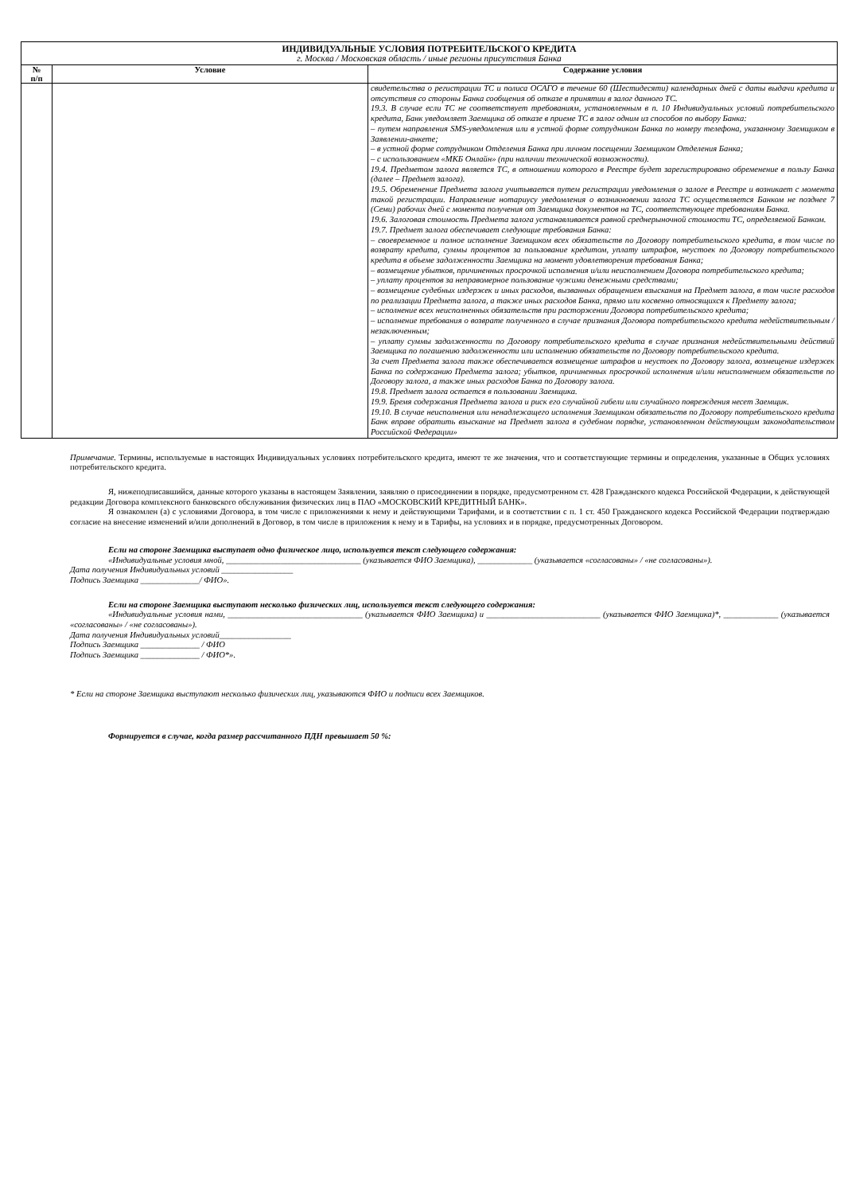| ИНДИВИДУАЛЬНЫЕ УСЛОВИЯ ПОТРЕБИТЕЛЬСКОГО КРЕДИТА г. Москва / Московская область / иные регионы присутствия Банка | | |
| --- | --- | --- |
| № п/п | Условие | Содержание условия |
| | | свидетельства о регистрации ТС и полиса ОСАГО в течение 60 (Шестидесяти) календарных дней с даты выдачи кредита и отсутствия со стороны Банка сообщения об отказе в принятии в залог данного ТС. 19.3. В случае если ТС не соответствует требованиям, установленным в п. 10 Индивидуальных условий потребительского кредита, Банк уведомляет Заемщика об отказе в приеме ТС в залог одним из способов по выбору Банка: – путем направления SMS-уведомления или в устной форме сотрудником Банка по номеру телефона, указанному Заемщиком в Заявлении-анкете; – в устной форме сотрудником Отделения Банка при личном посещении Заемщиком Отделения Банка; – с использованием «МКБ Онлайн» (при наличии технической возможности). 19.4. Предметом залога является ТС, в отношении которого в Реестре будет зарегистрировано обременение в пользу Банка (далее – Предмет залога). 19.5. Обременение Предмета залога учитывается путем регистрации уведомления о залоге в Реестре и возникает с момента такой регистрации. Направление нотариусу уведомления о возникновении залога ТС осуществляется Банком не позднее 7 (Семи) рабочих дней с момента получения от Заемщика документов на ТС, соответствующее требованиям Банка. 19.6. Залоговая стоимость Предмета залога устанавливается равной среднерыночной стоимости ТС, определяемой Банком. 19.7. Предмет залога обеспечивает следующие требования Банка: – своевременное и полное исполнение Заемщиком всех обязательств по Договору потребительского кредита, в том числе по возврату кредита, суммы процентов за пользование кредитом, уплату штрафов, неустоек по Договору потребительского кредита в объеме задолженности Заемщика на момент удовлетворения требования Банка; – возмещение убытков, причиненных просрочкой исполнения и/или неисполнением Договора потребительского кредита; – уплату процентов за неправомерное пользование чужими денежными средствами; – возмещение судебных издержек и иных расходов, вызванных обращением взыскания на Предмет залога, в том числе расходов по реализации Предмета залога, а также иных расходов Банка, прямо или косвенно относящихся к Предмету залога; – исполнение всех неисполненных обязательств при расторжении Договора потребительского кредита; – исполнение требования о возврате полученного в случае признания Договора потребительского кредита недействительным / незаключенным; – уплату суммы задолженности по Договору потребительского кредита в случае признания недействительными действий Заемщика по погашению задолженности или исполнению обязательств по Договору потребительского кредита. За счет Предмета залога также обеспечивается возмещение штрафов и неустоек по Договору залога, возмещение издержек Банка по содержанию Предмета залога; убытков, причиненных просрочкой исполнения и/или неисполнением обязательств по Договору залога, а также иных расходов Банка по Договору залога. 19.8. Предмет залога остается в пользовании Заемщика. 19.9. Бремя содержания Предмета залога и риск его случайной гибели или случайного повреждения несет Заемщик. 19.10. В случае неисполнения или ненадлежащего исполнения Заемщиком обязательств по Договору потребительского кредита Банк вправе обратить взыскание на Предмет залога в судебном порядке, установленном действующим законодательством Российской Федерации» |
Примечание. Термины, используемые в настоящих Индивидуальных условиях потребительского кредита, имеют те же значения, что и соответствующие термины и определения, указанные в Общих условиях потребительского кредита.
Я, нижеподписавшийся, данные которого указаны в настоящем Заявлении, заявляю о присоединении в порядке, предусмотренном ст. 428 Гражданского кодекса Российской Федерации, к действующей редакции Договора комплексного банковского обслуживания физических лиц в ПАО «МОСКОВСКИЙ КРЕДИТНЫЙ БАНК».
Я ознакомлен (а) с условиями Договора, в том числе с приложениями к нему и действующими Тарифами, и в соответствии с п. 1 ст. 450 Гражданского кодекса Российской Федерации подтверждаю согласие на внесение изменений и/или дополнений в Договор, в том числе в приложения к нему и в Тарифы, на условиях и в порядке, предусмотренных Договором.
Если на стороне Заемщика выступает одно физическое лицо, используется текст следующего содержания:
«Индивидуальные условия мной, ________________________________ (указывается ФИО Заемщика), _____________ (указывается «согласованы» / «не согласованы»).
Дата получения Индивидуальных условий _________________
Подпись Заемщика ______________/ ФИО».
Если на стороне Заемщика выступают несколько физических лиц, используется текст следующего содержания:
«Индивидуальные условия нами, ________________________________ (указывается ФИО Заемщика) и ___________________________ (указывается ФИО Заемщика)*, _____________ (указывается «согласованы» / «не согласованы»).
Дата получения Индивидуальных условий_________________
Подпись Заемщика ______________ / ФИО
Подпись Заемщика ______________ / ФИО*».
* Если на стороне Заемщика выступают несколько физических лиц, указываются ФИО и подписи всех Заемщиков.
Формируется в случае, когда размер рассчитанного ПДН превышает 50 %: